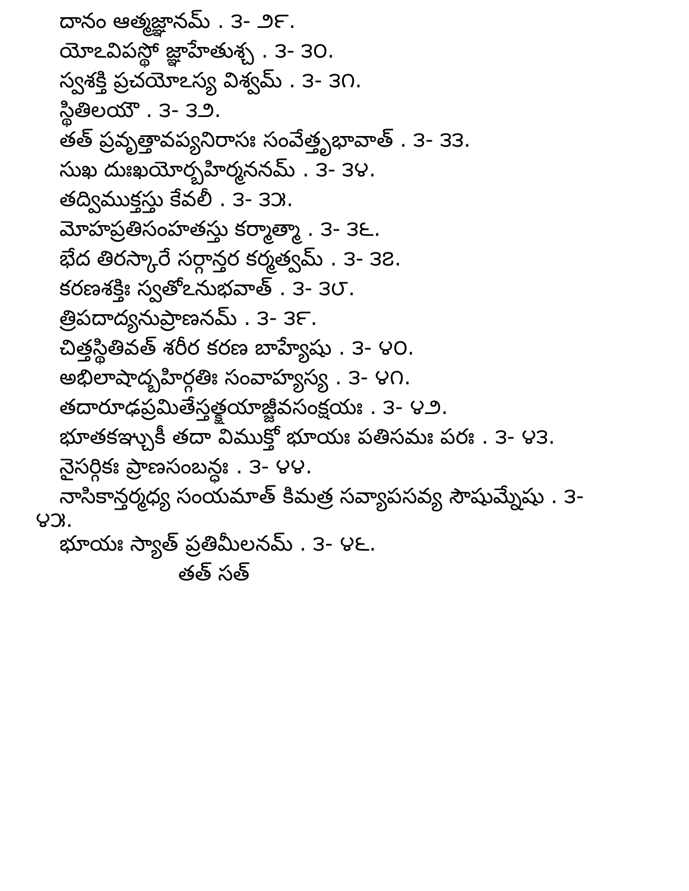దానం ఆత్మజ్ఞానమ్ . ౩- ౨౯.
యోఽవిపస్థో జ్ఞాహేతుశ్చ . ౩- ౩౦.
స్వశక్తి ప్రచయోఽస్య విశ్వమ్ . ౩- ౩౧.
స్థితిలయౌ . ౩- ౩౨.
తత్ ప్రవృత్తావప్యనిరాసః సంవేత్తృభావాత్ . ౩- ౩౩.
సుఖ దుఃఖయోర్బహిర్మననమ్ . ౩- ౩౪.
తద్విముక్తస్తు కేవలీ . ౩- ౩౫.
మోహప్రతిసంహతస్తు కర్మాత్మా . ౩- ౩౬.
భేద తిరస్కారే సర్గాన్తర కర్మత్వమ్ . ౩- ౩౭.
కరణశక్తిః స్వతోఽనుభవాత్ . ౩- ౩౮.
త్రిపదాద్యనుప్రాణనమ్ . ౩- ౩౯.
చిత్తస్థితివత్ శరీర కరణ బాహ్యేషు . ౩- ౪౦.
అభిలాషాద్బహిర్గతిః సంవాహ్యస్య . ౩- ౪౧.
తదారూఢప్రమితేస్తత్క్షయాజ్జీవసంక్షయః . ౩- ౪౨.
భూతకఞ్చుకీ తదా విముక్తో భూయః పతిసమః పరః . ౩- ౪౩.
నైసర్గికః ప్రాణసంబన్ధః . ౩- ౪౪.
నాసికాన్తర్మధ్య సంయమాత్ కిమత్ర సవ్యాపసవ్య సౌషుమ్నేషు . ౩-
౪౫.
భూయః స్యాత్ ప్రతిమీలనమ్ . ౩- ౪౬.
తత్ సత్